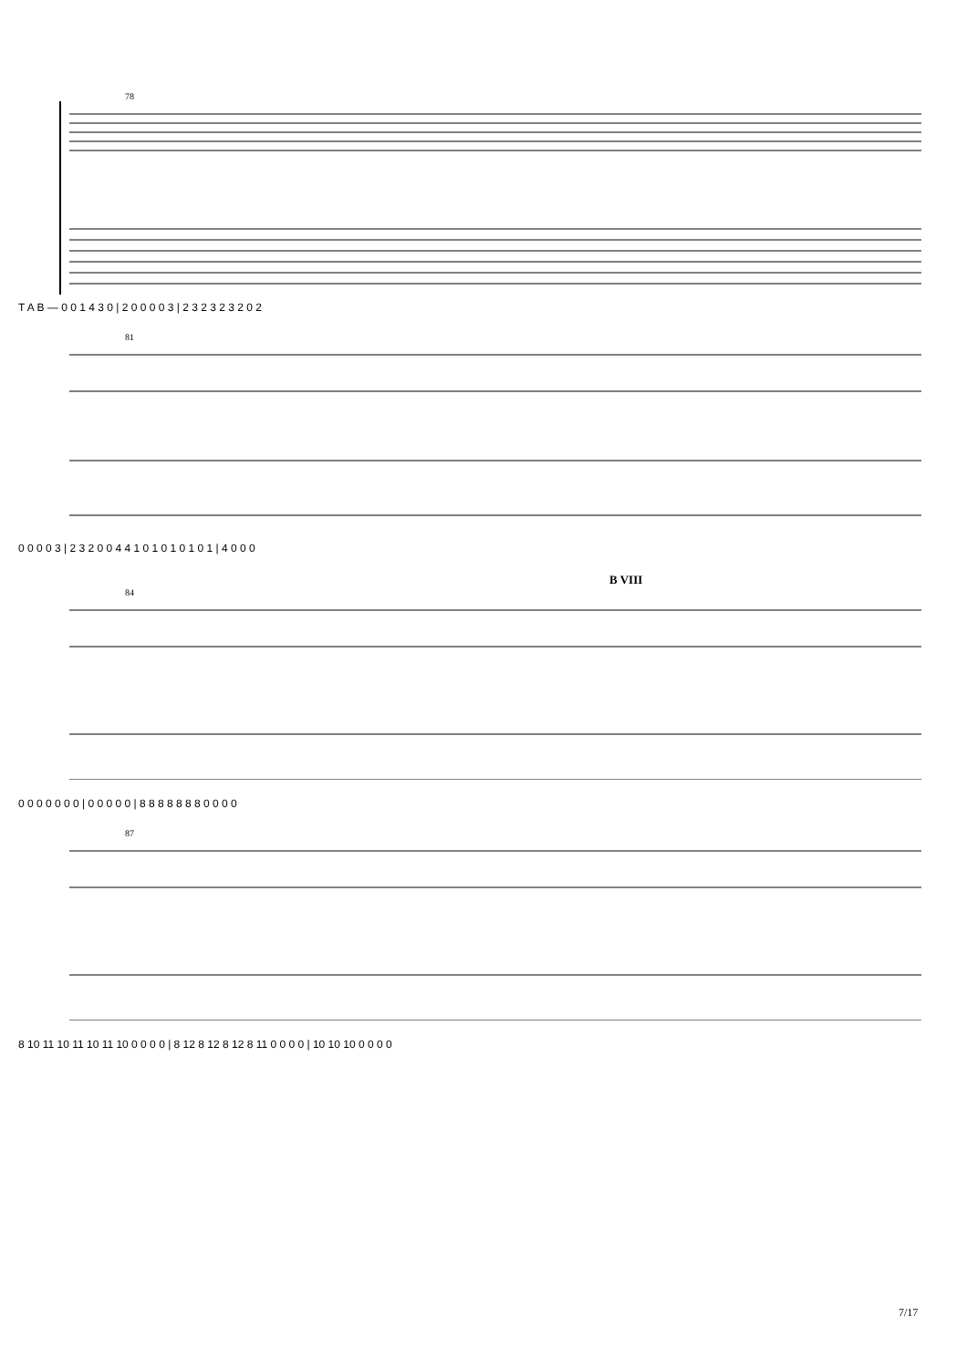78
T A B — 0 0 1 4 3 0 | 2 0 0 0 0 3 | 2 3 2 3 2 3 2 0 2
81
0 0 0 0 3 | 2 3 2 0 0 4 4 1 0 1 0 1 0 1 0 1 | 4 0 0 0
B VIII
84
0 0 0 0 0 0 0 | 0 0 0 0 0 | 8 8 8 8 8 8 8 0 0 0 0
87
8 10 11 10 11 10 11 10 0 0 0 0 | 8 12 8 12 8 12 8 11 0 0 0 0 | 10 10 10 0 0 0 0
7/17